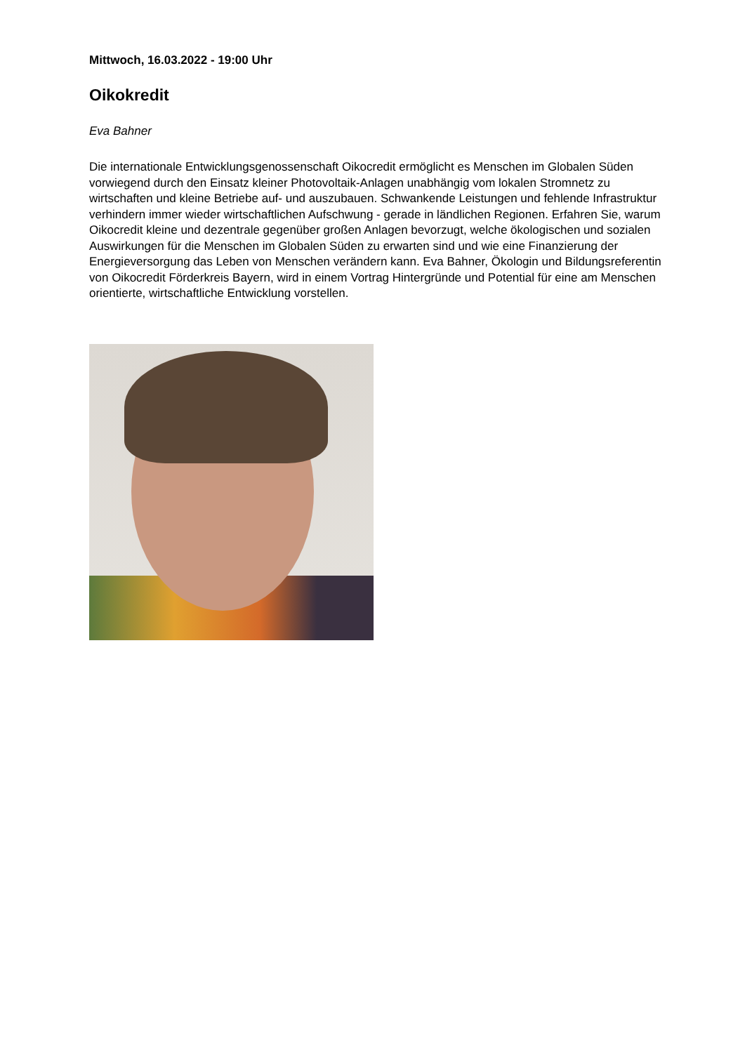Mittwoch, 16.03.2022 - 19:00 Uhr
Oikokredit
Eva Bahner
Die internationale Entwicklungsgenossenschaft Oikocredit ermöglicht es Menschen im Globalen Süden vorwiegend durch den Einsatz kleiner Photovoltaik-Anlagen unabhängig vom lokalen Stromnetz zu wirtschaften und kleine Betriebe auf- und auszubauen. Schwankende Leistungen und fehlende Infrastruktur verhindern immer wieder wirtschaftlichen Aufschwung - gerade in ländlichen Regionen. Erfahren Sie, warum Oikocredit kleine und dezentrale gegenüber großen Anlagen bevorzugt, welche ökologischen und sozialen Auswirkungen für die Menschen im Globalen Süden zu erwarten sind und wie eine Finanzierung der Energieversorgung das Leben von Menschen verändern kann. Eva Bahner, Ökologin und Bildungsreferentin von Oikocredit Förderkreis Bayern, wird in einem Vortrag Hintergründe und Potential für eine am Menschen orientierte, wirtschaftliche Entwicklung vorstellen.